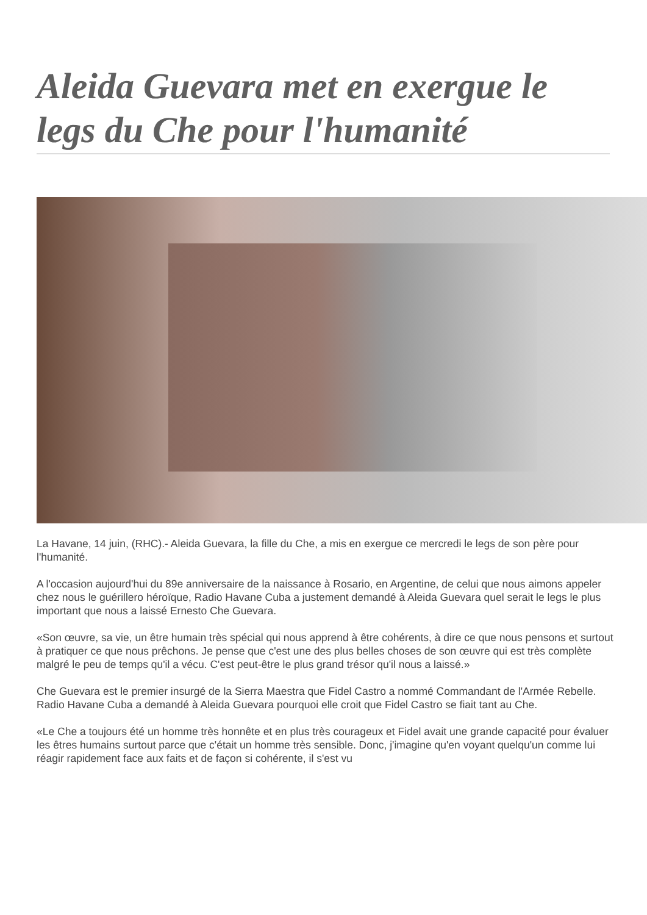Aleida Guevara met en exergue le legs du Che pour l'humanité
La Havane, 14 juin, (RHC).- Aleida Guevara, la fille du Che, a mis en exergue ce mercredi le legs de son père pour l'humanité.
A l'occasion aujourd'hui du 89e anniversaire de la naissance à Rosario, en Argentine, de celui que nous aimons appeler chez nous le guérillero héroïque, Radio Havane Cuba a justement demandé à Aleida Guevara quel serait le legs le plus important que nous a laissé Ernesto Che Guevara.
«Son œuvre, sa vie, un être humain très spécial qui nous apprend à être cohérents, à dire ce que nous pensons et surtout à pratiquer ce que nous prêchons. Je pense que c'est une des plus belles choses de son œuvre qui est très complète malgré le peu de temps qu'il a vécu. C'est peut-être le plus grand trésor qu'il nous a laissé.»
Che Guevara est le premier insurgé de la Sierra Maestra que Fidel Castro a nommé Commandant de l'Armée Rebelle. Radio Havane Cuba a demandé à Aleida Guevara pourquoi elle croit que Fidel Castro se fiait tant au Che.
«Le Che a toujours été un homme très honnête et en plus très courageux et Fidel avait une grande capacité pour évaluer les êtres humains surtout parce que c'était un homme très sensible. Donc, j'imagine qu'en voyant quelqu'un comme lui réagir rapidement face aux faits et de façon si cohérente, il s'est vu